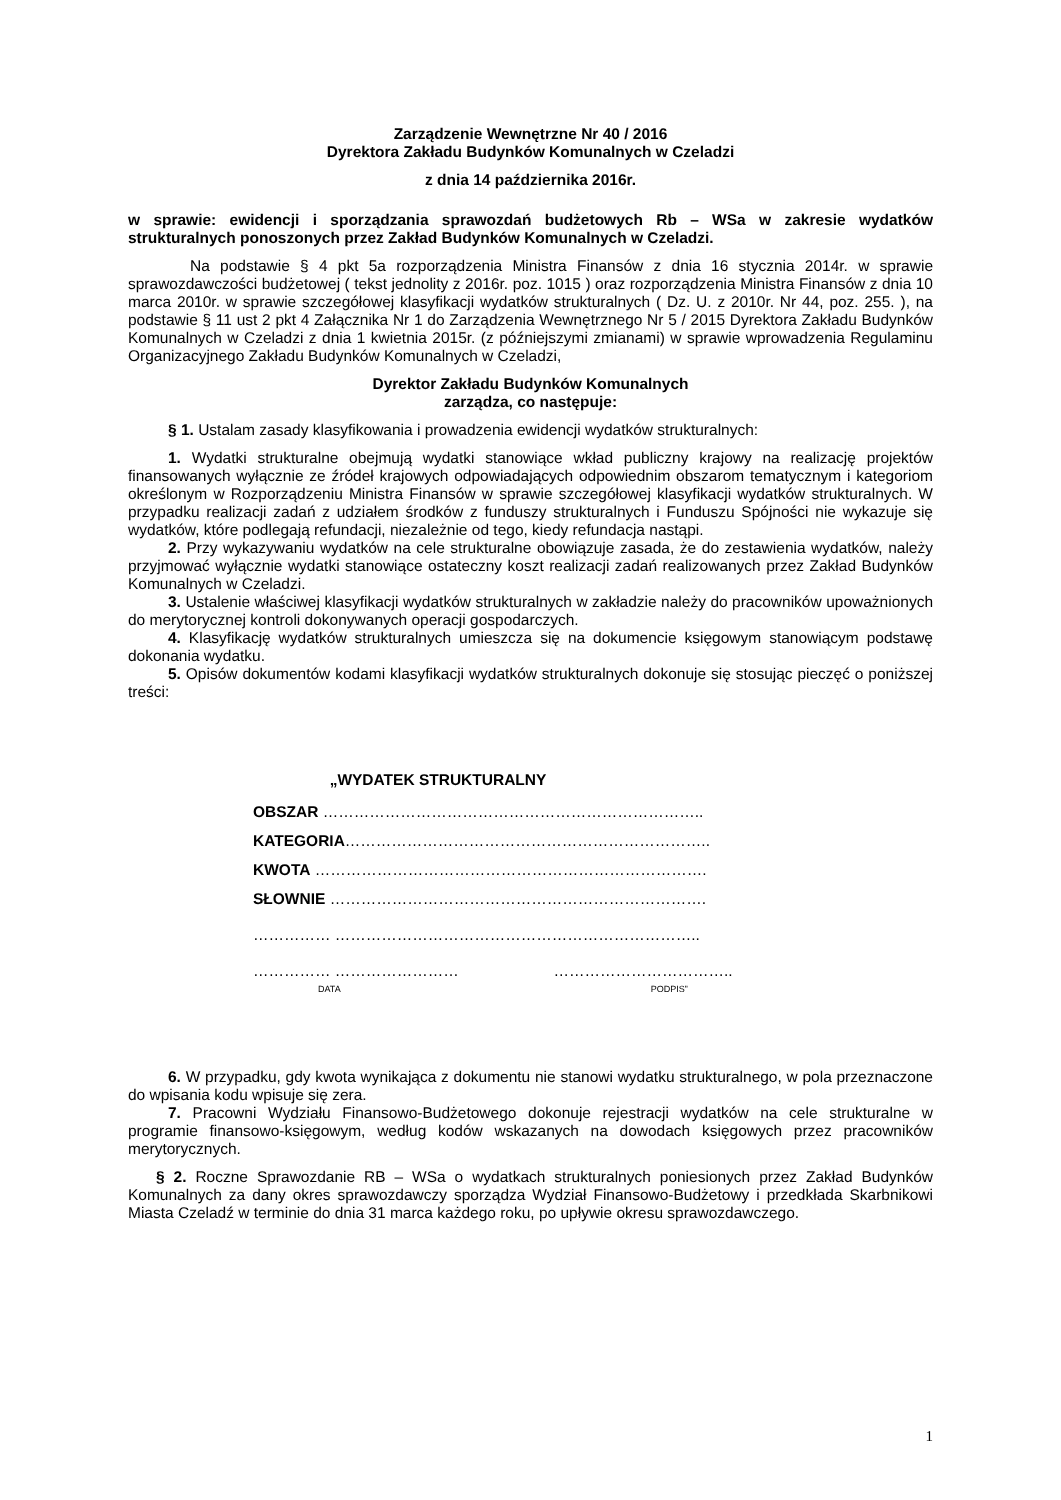Zarządzenie Wewnętrzne Nr 40 / 2016
Dyrektora Zakładu Budynków Komunalnych w Czeladzi
z dnia 14 października 2016r.
w sprawie: ewidencji i sporządzania sprawozdań budżetowych Rb – WSa w zakresie wydatków strukturalnych ponoszonych przez Zakład Budynków Komunalnych w Czeladzi.
Na podstawie § 4 pkt 5a rozporządzenia Ministra Finansów z dnia 16 stycznia 2014r. w sprawie sprawozdawczości budżetowej ( tekst jednolity z 2016r. poz. 1015 ) oraz rozporządzenia Ministra Finansów z dnia 10 marca 2010r. w sprawie szczegółowej klasyfikacji wydatków strukturalnych ( Dz. U. z 2010r. Nr 44, poz. 255. ), na podstawie § 11 ust 2 pkt 4 Załącznika Nr 1 do Zarządzenia Wewnętrznego Nr 5 / 2015 Dyrektora Zakładu Budynków Komunalnych w Czeladzi z dnia 1 kwietnia 2015r. (z późniejszymi zmianami) w sprawie wprowadzenia Regulaminu Organizacyjnego Zakładu Budynków Komunalnych w Czeladzi,
Dyrektor Zakładu Budynków Komunalnych
zarządza, co następuje:
§ 1. Ustalam zasady klasyfikowania i prowadzenia ewidencji wydatków strukturalnych:
1. Wydatki strukturalne obejmują wydatki stanowiące wkład publiczny krajowy na realizację projektów finansowanych wyłącznie ze źródeł krajowych odpowiadających odpowiednim obszarom tematycznym i kategoriom określonym w Rozporządzeniu Ministra Finansów w sprawie szczegółowej klasyfikacji wydatków strukturalnych. W przypadku realizacji zadań z udziałem środków z funduszy strukturalnych i Funduszu Spójności nie wykazuje się wydatków, które podlegają refundacji, niezależnie od tego, kiedy refundacja nastąpi.
2. Przy wykazywaniu wydatków na cele strukturalne obowiązuje zasada, że do zestawienia wydatków, należy przyjmować wyłącznie wydatki stanowiące ostateczny koszt realizacji zadań realizowanych przez Zakład Budynków Komunalnych w Czeladzi.
3. Ustalenie właściwej klasyfikacji wydatków strukturalnych w zakładzie należy do pracowników upoważnionych do merytorycznej kontroli dokonywanych operacji gospodarczych.
4. Klasyfikację wydatków strukturalnych umieszcza się na dokumencie księgowym stanowiącym podstawę dokonania wydatku.
5. Opisów dokumentów kodami klasyfikacji wydatków strukturalnych dokonuje się stosując pieczęć o poniższej treści:
„WYDATEK STRUKTURALNY
OBSZAR ………………………………………………………………..
KATEGORIA……………………………………………………………..
KWOTA ………………………………………………………………….
SŁOWNIE ……………………………………………………………….
…………… ……………………………………………………………..
…………… …………………… ……………………………..
DATA PODPIS”
6. W przypadku, gdy kwota wynikająca z dokumentu nie stanowi wydatku strukturalnego, w pola przeznaczone do wpisania kodu wpisuje się zera.
7. Pracowni Wydziału Finansowo-Budżetowego dokonuje rejestracji wydatków na cele strukturalne w programie finansowo-księgowym, według kodów wskazanych na dowodach księgowych przez pracowników merytorycznych.
§ 2. Roczne Sprawozdanie RB – WSa o wydatkach strukturalnych poniesionych przez Zakład Budynków Komunalnych za dany okres sprawozdawczy sporządza Wydział Finansowo-Budżetowy i przedkłada Skarbnikowi Miasta Czeladź w terminie do dnia 31 marca każdego roku, po upływie okresu sprawozdawczego.
1